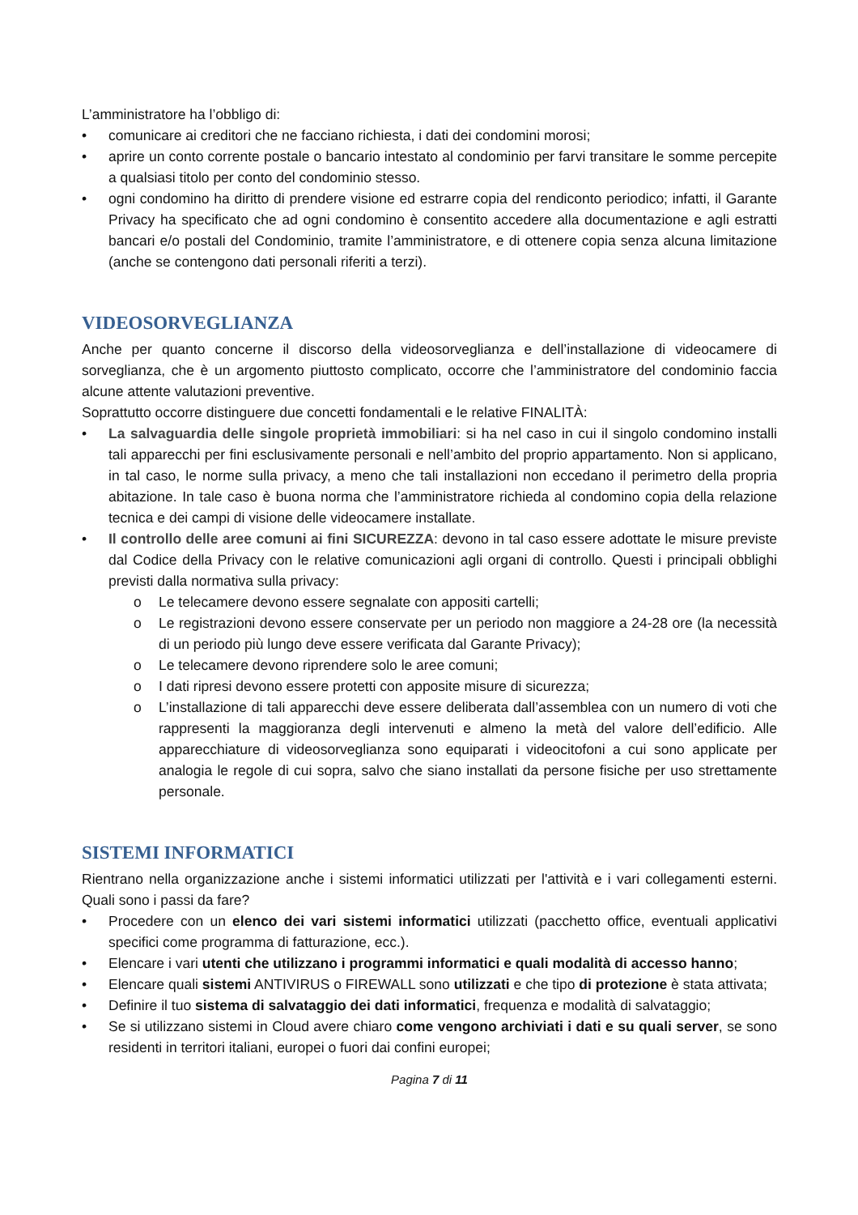L’amministratore ha l’obbligo di:
• comunicare ai creditori che ne facciano richiesta, i dati dei condomini morosi;
• aprire un conto corrente postale o bancario intestato al condominio per farvi transitare le somme percepite a qualsiasi titolo per conto del condominio stesso.
• ogni condomino ha diritto di prendere visione ed estrarre copia del rendiconto periodico; infatti, il Garante Privacy ha specificato che ad ogni condomino è consentito accedere alla documentazione e agli estratti bancari e/o postali del Condominio, tramite l’amministratore, e di ottenere copia senza alcuna limitazione (anche se contengono dati personali riferiti a terzi).
VIDEOSORVEGLIANZA
Anche per quanto concerne il discorso della videosorveglianza e dell’installazione di videocamere di sorveglianza, che è un argomento piuttosto complicato, occorre che l’amministratore del condominio faccia alcune attente valutazioni preventive.
Soprattutto occorre distinguere due concetti fondamentali e le relative FINALITÀ:
• La salvaguardia delle singole proprietà immobiliari: si ha nel caso in cui il singolo condomino installi tali apparecchi per fini esclusivamente personali e nell’ambito del proprio appartamento. Non si applicano, in tal caso, le norme sulla privacy, a meno che tali installazioni non eccedano il perimetro della propria abitazione. In tale caso è buona norma che l’amministratore richieda al condomino copia della relazione tecnica e dei campi di visione delle videocamere installate.
• Il controllo delle aree comuni ai fini SICUREZZA: devono in tal caso essere adottate le misure previste dal Codice della Privacy con le relative comunicazioni agli organi di controllo. Questi i principali obblighi previsti dalla normativa sulla privacy:
o Le telecamere devono essere segnalate con appositi cartelli;
o Le registrazioni devono essere conservate per un periodo non maggiore a 24-28 ore (la necessità di un periodo più lungo deve essere verificata dal Garante Privacy);
o Le telecamere devono riprendere solo le aree comuni;
o I dati ripresi devono essere protetti con apposite misure di sicurezza;
o L’installazione di tali apparecchi deve essere deliberata dall’assemblea con un numero di voti che rappresenti la maggioranza degli intervenuti e almeno la metà del valore dell’edificio. Alle apparecchiature di videosorveglianza sono equiparati i videocitofoni a cui sono applicate per analogia le regole di cui sopra, salvo che siano installati da persone fisiche per uso strettamente personale.
SISTEMI INFORMATICI
Rientrano nella organizzazione anche i sistemi informatici utilizzati per l'attività e i vari collegamenti esterni. Quali sono i passi da fare?
• Procedere con un elenco dei vari sistemi informatici utilizzati (pacchetto office, eventuali applicativi specifici come programma di fatturazione, ecc.).
• Elencare i vari utenti che utilizzano i programmi informatici e quali modalità di accesso hanno;
• Elencare quali sistemi ANTIVIRUS o FIREWALL sono utilizzati e che tipo di protezione è stata attivata;
• Definire il tuo sistema di salvataggio dei dati informatici, frequenza e modalità di salvataggio;
• Se si utilizzano sistemi in Cloud avere chiaro come vengono archiviati i dati e su quali server, se sono residenti in territori italiani, europei o fuori dai confini europei;
Pagina 7 di 11